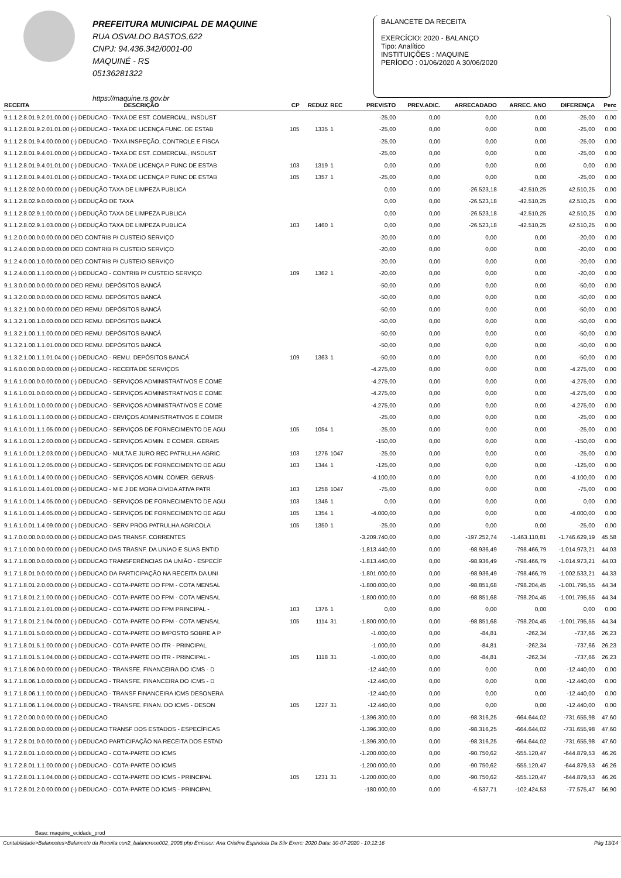PREFEITURA MUNICIPAL DE MAQUINE
RUA OSVALDO BASTOS,622
CNPJ: 94.436.342/0001-00
MAQUINÉ - RS
05136281322
https://maquine.rs.gov.br
BALANCETE DA RECEITA
EXERCÍCIO: 2020 - BALANÇO
Tipo: Analítico
INSTITUIÇÕES : MAQUINE
PERÍODO : 01/06/2020 A 30/06/2020
| RECEITA | DESCRIÇÃO | CP | REDUZ | REC | PREVISTO | PREV.ADIC. | ARRECADADO | ARREC. ANO | DIFERENÇA | Perc |
| --- | --- | --- | --- | --- | --- | --- | --- | --- | --- | --- |
| 9.1.1.2.8.01.9.2.01.00.00 (-) DEDUCAO - TAXA DE EST. COMERCIAL, INSDUST | | | | | -25,00 | 0,00 | 0,00 | 0,00 | -25,00 | 0,00 |
| 9.1.1.2.8.01.9.2.01.01.00 (-) DEDUCAO - TAXA DE LICENÇA FUNC. DE ESTAB | | 105 | 1335 | 1 | -25,00 | 0,00 | 0,00 | 0,00 | -25,00 | 0,00 |
| 9.1.1.2.8.01.9.4.00.00.00 (-) DEDUCAO - TAXA INSPEÇÃO, CONTROLE E FISCA | | | | | -25,00 | 0,00 | 0,00 | 0,00 | -25,00 | 0,00 |
| 9.1.1.2.8.01.9.4.01.00.00 (-) DEDUCAO - TAXA DE EST. COMERCIAL, INSDUST | | | | | -25,00 | 0,00 | 0,00 | 0,00 | -25,00 | 0,00 |
| 9.1.1.2.8.01.9.4.01.01.00 (-) DEDUCAO - TAXA DE LICENÇA P FUNC DE ESTAB | | 103 | 1319 | 1 | 0,00 | 0,00 | 0,00 | 0,00 | 0,00 | 0,00 |
| 9.1.1.2.8.01.9.4.01.01.00 (-) DEDUCAO - TAXA DE LICENÇA P FUNC DE ESTAB | | 105 | 1357 | 1 | -25,00 | 0,00 | 0,00 | 0,00 | -25,00 | 0,00 |
| 9.1.1.2.8.02.0.0.00.00.00 (-) DEDUÇÃO TAXA DE LIMPEZA PUBLICA | | | | | 0,00 | 0,00 | -26.523,18 | -42.510,25 | 42.510,25 | 0,00 |
| 9.1.1.2.8.02.9.0.00.00.00 (-) DEDUÇÃO DE TAXA | | | | | 0,00 | 0,00 | -26.523,18 | -42.510,25 | 42.510,25 | 0,00 |
| 9.1.1.2.8.02.9.1.00.00.00 (-) DEDUÇÃO TAXA DE LIMPEZA PUBLICA | | | | | 0,00 | 0,00 | -26.523,18 | -42.510,25 | 42.510,25 | 0,00 |
| 9.1.1.2.8.02.9.1.03.00.00 (-) DEDUÇÃO TAXA DE LIMPEZA PUBLICA | | 103 | 1460 | 1 | 0,00 | 0,00 | -26.523,18 | -42.510,25 | 42.510,25 | 0,00 |
| 9.1.2.0.0.00.0.0.00.00.00 DED CONTRIB P/ CUSTEIO SERVIÇO | | | | | -20,00 | 0,00 | 0,00 | 0,00 | -20,00 | 0,00 |
| 9.1.2.4.0.00.0.0.00.00.00 DED CONTRIB P/ CUSTEIO SERVIÇO | | | | | -20,00 | 0,00 | 0,00 | 0,00 | -20,00 | 0,00 |
| 9.1.2.4.0.00.1.0.00.00.00 DED CONTRIB P/ CUSTEIO SERVIÇO | | | | | -20,00 | 0,00 | 0,00 | 0,00 | -20,00 | 0,00 |
| 9.1.2.4.0.00.1.1.00.00.00 (-) DEDUCAO - CONTRIB P/ CUSTEIO SERVIÇO | | 109 | 1362 | 1 | -20,00 | 0,00 | 0,00 | 0,00 | -20,00 | 0,00 |
| 9.1.3.0.0.00.0.0.00.00.00 DED REMU. DEPÓSITOS BANCÁ | | | | | -50,00 | 0,00 | 0,00 | 0,00 | -50,00 | 0,00 |
| 9.1.3.2.0.00.0.0.00.00.00 DED REMU. DEPÓSITOS BANCÁ | | | | | -50,00 | 0,00 | 0,00 | 0,00 | -50,00 | 0,00 |
| 9.1.3.2.1.00.0.0.00.00.00 DED REMU. DEPÓSITOS BANCÁ | | | | | -50,00 | 0,00 | 0,00 | 0,00 | -50,00 | 0,00 |
| 9.1.3.2.1.00.1.0.00.00.00 DED REMU. DEPÓSITOS BANCÁ | | | | | -50,00 | 0,00 | 0,00 | 0,00 | -50,00 | 0,00 |
| 9.1.3.2.1.00.1.1.00.00.00 DED REMU. DEPÓSITOS BANCÁ | | | | | -50,00 | 0,00 | 0,00 | 0,00 | -50,00 | 0,00 |
| 9.1.3.2.1.00.1.1.01.00.00 DED REMU. DEPÓSITOS BANCÁ | | | | | -50,00 | 0,00 | 0,00 | 0,00 | -50,00 | 0,00 |
| 9.1.3.2.1.00.1.1.01.04.00 (-) DEDUCAO - REMU. DEPÓSITOS BANCÁ | | 109 | 1363 | 1 | -50,00 | 0,00 | 0,00 | 0,00 | -50,00 | 0,00 |
| 9.1.6.0.0.00.0.0.00.00.00 (-) DEDUCAO - RECEITA DE SERVIÇOS | | | | | -4.275,00 | 0,00 | 0,00 | 0,00 | -4.275,00 | 0,00 |
| 9.1.6.1.0.00.0.0.00.00.00 (-) DEDUCAO - SERVIÇOS ADMINISTRATIVOS E COME | | | | | -4.275,00 | 0,00 | 0,00 | 0,00 | -4.275,00 | 0,00 |
| 9.1.6.1.0.01.0.0.00.00.00 (-) DEDUCAO - SERVIÇOS ADMINISTRATIVOS E COME | | | | | -4.275,00 | 0,00 | 0,00 | 0,00 | -4.275,00 | 0,00 |
| 9.1.6.1.0.01.1.0.00.00.00 (-) DEDUCAO - SERVIÇOS ADMINISTRATIVOS E COME | | | | | -4.275,00 | 0,00 | 0,00 | 0,00 | -4.275,00 | 0,00 |
| 9.1.6.1.0.01.1.1.00.00.00 (-) DEDUCAO - ERVIÇOS ADMINISTRATIVOS E COMER | | | | | -25,00 | 0,00 | 0,00 | 0,00 | -25,00 | 0,00 |
| 9.1.6.1.0.01.1.1.05.00.00 (-) DEDUCAO - SERVIÇOS DE FORNECIMENTO DE AGU | | 105 | 1054 | 1 | -25,00 | 0,00 | 0,00 | 0,00 | -25,00 | 0,00 |
| 9.1.6.1.0.01.1.2.00.00.00 (-) DEDUCAO - SERVIÇOS ADMIN. E COMER. GERAIS | | | | | -150,00 | 0,00 | 0,00 | 0,00 | -150,00 | 0,00 |
| 9.1.6.1.0.01.1.2.03.00.00 (-) DEDUCAO - MULTA E JURO REC PATRULHA AGRIC | | 103 | 1276 | 1047 | -25,00 | 0,00 | 0,00 | 0,00 | -25,00 | 0,00 |
| 9.1.6.1.0.01.1.2.05.00.00 (-) DEDUCAO - SERVIÇOS DE FORNECIMENTO DE AGU | | 103 | 1344 | 1 | -125,00 | 0,00 | 0,00 | 0,00 | -125,00 | 0,00 |
| 9.1.6.1.0.01.1.4.00.00.00 (-) DEDUCAO - SERVIÇOS ADMIN. COMER. GERAIS- | | | | | -4.100,00 | 0,00 | 0,00 | 0,00 | -4.100,00 | 0,00 |
| 9.1.6.1.0.01.1.4.01.00.00 (-) DEDUCAO - M E J DE MORA DIVIDA ATIVA PATR | | 103 | 1258 | 1047 | -75,00 | 0,00 | 0,00 | 0,00 | -75,00 | 0,00 |
| 9.1.6.1.0.01.1.4.05.00.00 (-) DEDUCAO - SERVIÇOS DE FORNECIMENTO DE AGU | | 103 | 1346 | 1 | 0,00 | 0,00 | 0,00 | 0,00 | 0,00 | 0,00 |
| 9.1.6.1.0.01.1.4.05.00.00 (-) DEDUCAO - SERVIÇOS DE FORNECIMENTO DE AGU | | 105 | 1354 | 1 | -4.000,00 | 0,00 | 0,00 | 0,00 | -4.000,00 | 0,00 |
| 9.1.6.1.0.01.1.4.09.00.00 (-) DEDUCAO - SERV PROG PATRULHA AGRICOLA | | 105 | 1350 | 1 | -25,00 | 0,00 | 0,00 | 0,00 | -25,00 | 0,00 |
| 9.1.7.0.0.00.0.0.00.00.00 (-) DEDUCAO DAS TRANSF. CORRENTES | | | | | -3.209.740,00 | 0,00 | -197.252,74 | -1.463.110,81 | -1.746.629,19 | 45,58 |
| 9.1.7.1.0.00.0.0.00.00.00 (-) DEDUCAO DAS TRASNF. DA UNIAO E SUAS ENTID | | | | | -1.813.440,00 | 0,00 | -98.936,49 | -798.466,79 | -1.014.973,21 | 44,03 |
| 9.1.7.1.8.00.0.0.00.00.00 (-) DEDUCAO TRANSFERÊNCIAS DA UNIÃO - ESPECÍF | | | | | -1.813.440,00 | 0,00 | -98.936,49 | -798.466,79 | -1.014.973,21 | 44,03 |
| 9.1.7.1.8.01.0.0.00.00.00 (-) DEDUCAO DA PARTICIPAÇÃO NA RECEITA DA UNI | | | | | -1.801.000,00 | 0,00 | -98.936,49 | -798.466,79 | -1.002.533,21 | 44,33 |
| 9.1.7.1.8.01.2.0.00.00.00 (-) DEDUCAO - COTA-PARTE DO FPM - COTA MENSAL | | | | | -1.800.000,00 | 0,00 | -98.851,68 | -798.204,45 | -1.001.795,55 | 44,34 |
| 9.1.7.1.8.01.2.1.00.00.00 (-) DEDUCAO - COTA-PARTE DO FPM - COTA MENSAL | | | | | -1.800.000,00 | 0,00 | -98.851,68 | -798.204,45 | -1.001.795,55 | 44,34 |
| 9.1.7.1.8.01.2.1.01.00.00 (-) DEDUCAO - COTA-PARTE DO FPM PRINCIPAL - | | 103 | 1376 | 1 | 0,00 | 0,00 | 0,00 | 0,00 | 0,00 | 0,00 |
| 9.1.7.1.8.01.2.1.04.00.00 (-) DEDUCAO - COTA-PARTE DO FPM - COTA MENSAL | | 105 | 1114 | 31 | -1.800.000,00 | 0,00 | -98.851,68 | -798.204,45 | -1.001.795,55 | 44,34 |
| 9.1.7.1.8.01.5.0.00.00.00 (-) DEDUCAO - COTA-PARTE DO IMPOSTO SOBRE A P | | | | | -1.000,00 | 0,00 | -84,81 | -262,34 | -737,66 | 26,23 |
| 9.1.7.1.8.01.5.1.00.00.00 (-) DEDUCAO - COTA-PARTE DO ITR - PRINCIPAL | | | | | -1.000,00 | 0,00 | -84,81 | -262,34 | -737,66 | 26,23 |
| 9.1.7.1.8.01.5.1.04.00.00 (-) DEDUCAO - COTA-PARTE DO ITR - PRINCIPAL - | | 105 | 1118 | 31 | -1.000,00 | 0,00 | -84,81 | -262,34 | -737,66 | 26,23 |
| 9.1.7.1.8.06.0.0.00.00.00 (-) DEDUCAO - TRANSFE. FINANCEIRA DO ICMS - D | | | | | -12.440,00 | 0,00 | 0,00 | 0,00 | -12.440,00 | 0,00 |
| 9.1.7.1.8.06.1.0.00.00.00 (-) DEDUCAO - TRANSFE. FINANCEIRA DO ICMS - D | | | | | -12.440,00 | 0,00 | 0,00 | 0,00 | -12.440,00 | 0,00 |
| 9.1.7.1.8.06.1.1.00.00.00 (-) DEDUCAO - TRANSF FINANCEIRA ICMS DESONERA | | | | | -12.440,00 | 0,00 | 0,00 | 0,00 | -12.440,00 | 0,00 |
| 9.1.7.1.8.06.1.1.04.00.00 (-) DEDUCAO - TRANSFE. FINAN. DO ICMS - DESON | | 105 | 1227 | 31 | -12.440,00 | 0,00 | 0,00 | 0,00 | -12.440,00 | 0,00 |
| 9.1.7.2.0.00.0.0.00.00.00 (-) DEDUCAO | | | | | -1.396.300,00 | 0,00 | -98.316,25 | -664.644,02 | -731.655,98 | 47,60 |
| 9.1.7.2.8.00.0.0.00.00.00 (-) DEDUCAO TRANSF DOS ESTADOS - ESPECÍFICAS | | | | | -1.396.300,00 | 0,00 | -98.316,25 | -664.644,02 | -731.655,98 | 47,60 |
| 9.1.7.2.8.01.0.0.00.00.00 (-) DEDUCAO PARTICIPAÇÃO NA RECEITA DOS ESTAD | | | | | -1.396.300,00 | 0,00 | -98.316,25 | -664.644,02 | -731.655,98 | 47,60 |
| 9.1.7.2.8.01.1.0.00.00.00 (-) DEDUCAO - COTA-PARTE DO ICMS | | | | | -1.200.000,00 | 0,00 | -90.750,62 | -555.120,47 | -644.879,53 | 46,26 |
| 9.1.7.2.8.01.1.1.00.00.00 (-) DEDUCAO - COTA-PARTE DO ICMS | | | | | -1.200.000,00 | 0,00 | -90.750,62 | -555.120,47 | -644.879,53 | 46,26 |
| 9.1.7.2.8.01.1.1.04.00.00 (-) DEDUCAO - COTA-PARTE DO ICMS - PRINCIPAL | | 105 | 1231 | 31 | -1.200.000,00 | 0,00 | -90.750,62 | -555.120,47 | -644.879,53 | 46,26 |
| 9.1.7.2.8.01.2.0.00.00.00 (-) DEDUCAO - COTA-PARTE DO ICMS - PRINCIPAL | | | | | -180.000,00 | 0,00 | -6.537,71 | -102.424,53 | -77.575,47 | 56,90 |
Base: maquine_ecidade_prod
Contabilidade>Balancetes>Balancete da Receita con2_balancrece002_2008.php Emissor: Ana Cristina Espindola Da Silv Exerc: 2020 Data: 30-07-2020 - 10:12:16 Pág 13/14